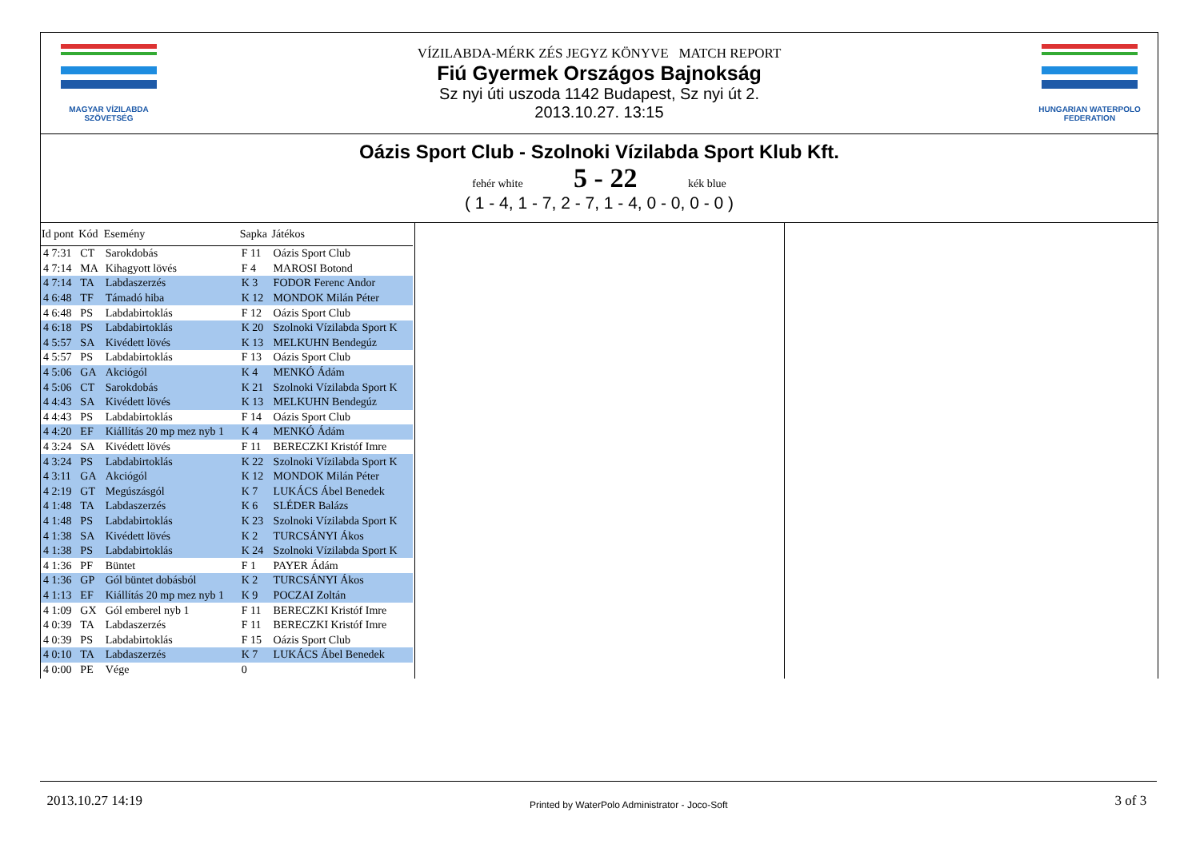MAGYAR VÍZILABDA SZÖVETSÉG
VÍZILABDA-MÉRK ZÉS JEGYZ KÖNYVE MATCH REPORT
Fiú Gyermek Országos Bajnokság
Sz nyi úti uszoda 1142 Budapest, Sz nyi út 2.
2013.10.27. 13:15
HUNGARIAN WATERPOLO FEDERATION
Oázis Sport Club - Szolnoki Vízilabda Sport Klub Kft.
fehér white 5 - 22 kék blue
( 1 - 4, 1 - 7, 2 - 7, 1 - 4, 0 - 0, 0 - 0 )
| Id pont | Kód | Esemény | Sapka | Játékos |
| --- | --- | --- | --- | --- |
| 4 7:31 | CT | Sarokdobás | F 11 | Oázis Sport Club |
| 4 7:14 | MA | Kihagyott lövés | F 4 | MAROSI Botond |
| 4 7:14 | TA | Labdaszerzés | K 3 | FODOR Ferenc Andor |
| 4 6:48 | TF | Támadó hiba | K 12 | MONDOK Milán Péter |
| 4 6:48 | PS | Labdabirtoklás | F 12 | Oázis Sport Club |
| 4 6:18 | PS | Labdabirtoklás | K 20 | Szolnoki Vízilabda Sport K |
| 4 5:57 | SA | Kivédett lövés | K 13 | MELKUHN Bendegúz |
| 4 5:57 | PS | Labdabirtoklás | F 13 | Oázis Sport Club |
| 4 5:06 | GA | Akciógól | K 4 | MENKÓ Ádám |
| 4 5:06 | CT | Sarokdobás | K 21 | Szolnoki Vízilabda Sport K |
| 4 4:43 | SA | Kivédett lövés | K 13 | MELKUHN Bendegúz |
| 4 4:43 | PS | Labdabirtoklás | F 14 | Oázis Sport Club |
| 4 4:20 | EF | Kiállítás 20 mp mez nyb 1 | K 4 | MENKÓ Ádám |
| 4 3:24 | SA | Kivédett lövés | F 11 | BERECZKI Kristóf Imre |
| 4 3:24 | PS | Labdabirtoklás | K 22 | Szolnoki Vízilabda Sport K |
| 4 3:11 | GA | Akciógól | K 12 | MONDOK Milán Péter |
| 4 2:19 | GT | Megúszásgól | K 7 | LUKÁCS Ábel Benedek |
| 4 1:48 | TA | Labdaszerzés | K 6 | SLÉDER Balázs |
| 4 1:48 | PS | Labdabirtoklás | K 23 | Szolnoki Vízilabda Sport K |
| 4 1:38 | SA | Kivédett lövés | K 2 | TURCSÁNYI Ákos |
| 4 1:38 | PS | Labdabirtoklás | K 24 | Szolnoki Vízilabda Sport K |
| 4 1:36 | PF | Büntet | F 1 | PAYER Ádám |
| 4 1:36 | GP | Gól büntet dobásból | K 2 | TURCSÁNYI Ákos |
| 4 1:13 | EF | Kiállítás 20 mp mez nyb 1 | K 9 | POCZAI Zoltán |
| 4 1:09 | GX | Gól emberel nyb 1 | F 11 | BERECZKI Kristóf Imre |
| 4 0:39 | TA | Labdaszerzés | F 11 | BERECZKI Kristóf Imre |
| 4 0:39 | PS | Labdabirtoklás | F 15 | Oázis Sport Club |
| 4 0:10 | TA | Labdaszerzés | K 7 | LUKÁCS Ábel Benedek |
| 4 0:00 | PE | Vége | 0 | |
2013.10.27 14:19 Printed by WaterPolo Administrator - Joco-Soft 3 of 3